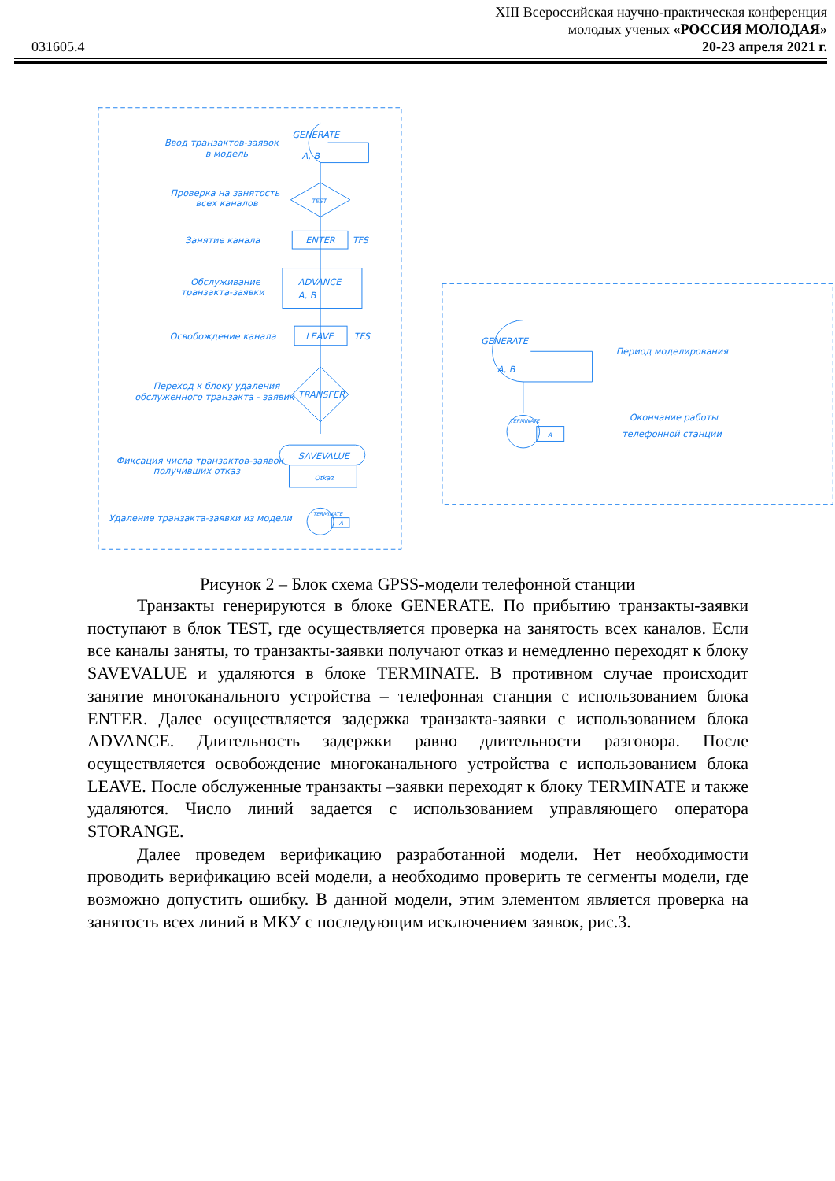031605.4
XIII Всероссийская научно-практическая конференция
молодых ученых «РОССИЯ МОЛОДАЯ»
20-23 апреля 2021 г.
Ввод транзактов-заявок
в модель
GENERATE
A, B
Проверка на занятость
всех каналов
TEST
Занятие канала
ENTER
TFS
Обслуживание
транзакта-заявки
ADVANCE
A, B
Освобождение канала
LEAVE
TFS
Переход к блоку удаления
обслуженного транзакта - заявик
TRANSFER
Фиксация числа транзактов-заявок
получивших отказ
SAVEVALUE
Otkaz
Удаление транзакта-заявки из модели
TERMINATE
A
GENERATE
A, B
Период моделирования
TERMINATE
A
Окончание работы
телефонной станции
Рисунок 2 – Блок схема GPSS-модели телефонной станции
Транзакты генерируются в блоке GENERATE. По прибытию транзакты-заявки поступают в блок TEST, где осуществляется проверка на занятость всех каналов. Если все каналы заняты, то транзакты-заявки получают отказ и немедленно переходят к блоку SAVEVALUE и удаляются в блоке TERMINATE. В противном случае происходит занятие многоканального устройства – телефонная станция с использованием блока ENTER. Далее осуществляется задержка транзакта-заявки с использованием блока ADVANCE. Длительность задержки равно длительности разговора. После осуществляется освобождение многоканального устройства с использованием блока LEAVE. После обслуженные транзакты –заявки переходят к блоку TERMINATE и также удаляются. Число линий задается с использованием управляющего оператора STORANGE.
Далее проведем верификацию разработанной модели. Нет необходимости проводить верификацию всей модели, а необходимо проверить те сегменты модели, где возможно допустить ошибку. В данной модели, этим элементом является проверка на занятость всех линий в МКУ с последующим исключением заявок, рис.3.